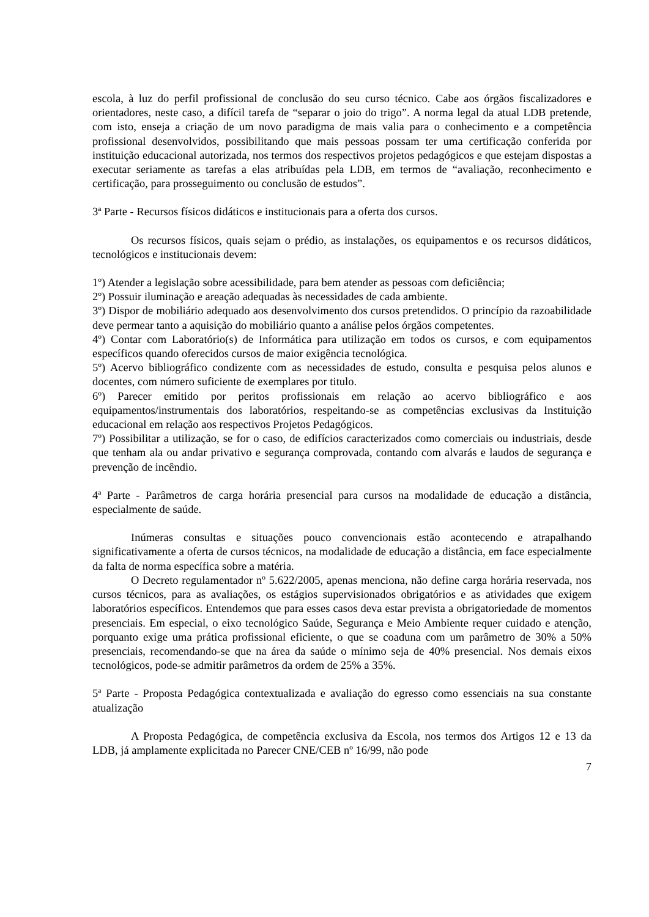escola, à luz do perfil profissional de conclusão do seu curso técnico. Cabe aos órgãos fiscalizadores e orientadores, neste caso, a difícil tarefa de “separar o joio do trigo”. A norma legal da atual LDB pretende, com isto, enseja a criação de um novo paradigma de mais valia para o conhecimento e a competência profissional desenvolvidos, possibilitando que mais pessoas possam ter uma certificação conferida por instituição educacional autorizada, nos termos dos respectivos projetos pedagógicos e que estejam dispostas a executar seriamente as tarefas a elas atribuídas pela LDB, em termos de “avaliação, reconhecimento e certificação, para prosseguimento ou conclusão de estudos”.
3ª Parte - Recursos físicos didáticos e institucionais para a oferta dos cursos.
Os recursos físicos, quais sejam o prédio, as instalações, os equipamentos e os recursos didáticos, tecnológicos e institucionais devem:
1º) Atender a legislação sobre acessibilidade, para bem atender as pessoas com deficiência;
2º) Possuir iluminação e areação adequadas às necessidades de cada ambiente.
3º) Dispor de mobiliário adequado aos desenvolvimento dos cursos pretendidos. O princípio da razoabilidade deve permear tanto a aquisição do mobiliário quanto a análise pelos órgãos competentes.
4º) Contar com Laboratório(s) de Informática para utilização em todos os cursos, e com equipamentos específicos quando oferecidos cursos de maior exigência tecnológica.
5º) Acervo bibliográfico condizente com as necessidades de estudo, consulta e pesquisa pelos alunos e docentes, com número suficiente de exemplares por titulo.
6º) Parecer emitido por peritos profissionais em relação ao acervo bibliográfico e aos equipamentos/instrumentais dos laboratórios, respeitando-se as competências exclusivas da Instituição educacional em relação aos respectivos Projetos Pedagógicos.
7º) Possibilitar a utilização, se for o caso, de edifícios caracterizados como comerciais ou industriais, desde que tenham ala ou andar privativo e segurança comprovada, contando com alvarás e laudos de segurança e prevenção de incêndio.
4ª Parte - Parâmetros de carga horária presencial para cursos na modalidade de educação a distância, especialmente de saúde.
Inúmeras consultas e situações pouco convencionais estão acontecendo e atrapalhando significativamente a oferta de cursos técnicos, na modalidade de educação a distância, em face especialmente da falta de norma específica sobre a matéria.
O Decreto regulamentador nº 5.622/2005, apenas menciona, não define carga horária reservada, nos cursos técnicos, para as avaliações, os estágios supervisionados obrigatórios e as atividades que exigem laboratórios específicos. Entendemos que para esses casos deva estar prevista a obrigatoriedade de momentos presenciais. Em especial, o eixo tecnológico Saúde, Segurança e Meio Ambiente requer cuidado e atenção, porquanto exige uma prática profissional eficiente, o que se coaduna com um parâmetro de 30% a 50% presenciais, recomendando-se que na área da saúde o mínimo seja de 40% presencial. Nos demais eixos tecnológicos, pode-se admitir parâmetros da ordem de 25% a 35%.
5ª Parte - Proposta Pedagógica contextualizada e avaliação do egresso como essenciais na sua constante atualização
A Proposta Pedagógica, de competência exclusiva da Escola, nos termos dos Artigos 12 e 13 da LDB, já amplamente explicitada no Parecer CNE/CEB nº 16/99, não pode
7